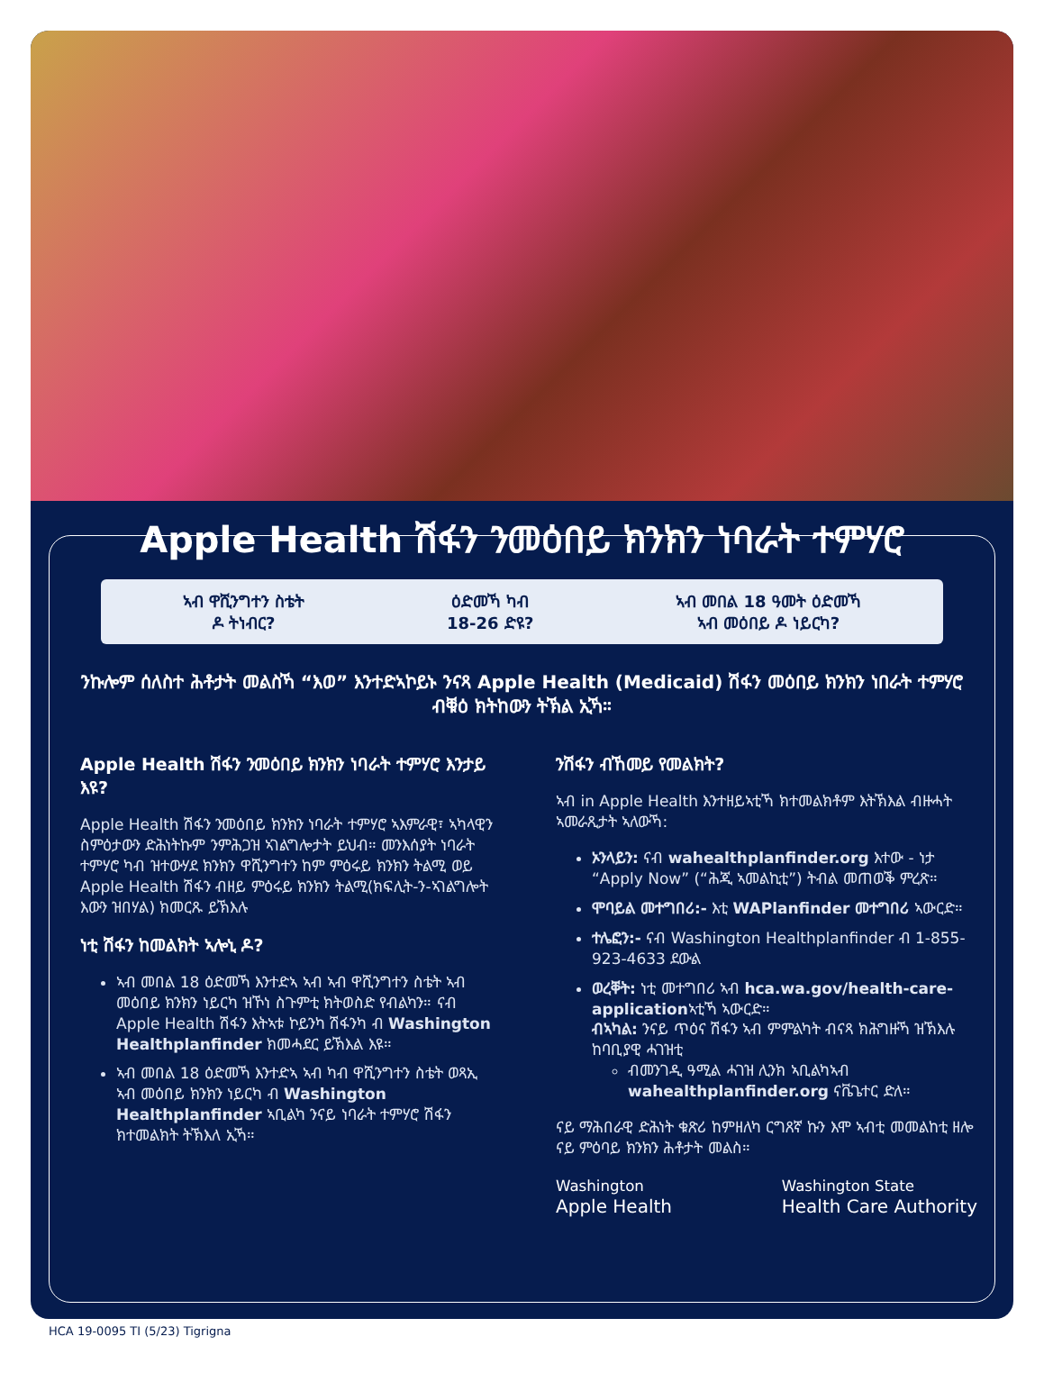Apple Health ሽፋን ንመዕበይ ክንክን ነባራት ተምሃሮ
ኣብ ዋሺንግተን ስቴት
ዶ ትነብር?
ዕድመኻ ካብ
18-26 ድዩ?
ኣብ መበል 18 ዓመት ዕድመኻ
ኣብ መዕበይ ዶ ነይርካ?
ንኩሎም ሰለስተ ሕቶታት መልስኻ “እወ” እንተድኣኮይኑ ንናጻ Apple Health (Medicaid) ሽፋን መዕበይ ክንክን ነበራት ተምሃሮ ብቑዕ ክትከውን ትኽል ኢኻ።
Apple Health ሽፋን ንመዕበይ ክንክን ነባራት ተምሃሮ እንታይ እዩ?
Apple Health ሽፋን ንመዕበይ ክንክን ነባራት ተምሃሮ ኣእምራዊ፣ ኣካላዊን ስምዕታውን ድሕነትኩም ንምሕጋዝ ኣገልግሎታት ይህብ። መንእሰያት ነባራት ተምሃሮ ካብ ዝተውሃደ ክንክን ዋሺንግተን ከም ምዕሩይ ክንክን ትልሚ ወይ Apple Health ሽፋን ብዘይ ምዕሩይ ክንክን ትልሚ(ክፍሊት-ን-ኣገልግሎት እውን ዝበሃል) ክመርጹ ይኽእሉ
ነቲ ሽፋን ከመልክት ኣሎኒ ዶ?
ኣብ መበል 18 ዕድመኻ እንተድኣ ኣብ ኣብ ዋሺንግተን ስቴት ኣብ መዕበይ ክንክን ነይርካ ዝኾነ ስጉምቲ ክትወስድ የብልካን። ናብ Apple Health ሽፋን እትኣቱ ኮይንካ ሽፋንካ ብ Washington Healthplanfinder ክመሓደር ይኽእል እዩ።
ኣብ መበል 18 ዕድመኻ እንተድኣ ኣብ ካብ ዋሺንግተን ስቴት ወጻኢ ኣብ መዕበይ ክንክን ነይርካ ብ Washington Healthplanfinder ኣቢልካ ንናይ ነባራት ተምሃሮ ሽፋን ክተመልክት ትኽእለ ኢኻ።
ንሽፋን ብኸመይ የመልክት?
ኣብ in Apple Health እንተዘይኣቲኻ ክተመልክቶም እትኽእል ብዙሓት ኣመራጺታት ኣለውኻ:
ኦንላይን: ናብ wahealthplanfinder.org እተው - ነታ “Apply Now” (“ሕጂ ኣመልኪቲ”) ትብል መጠወቕ ምረጽ።
ሞባይል መተግበሪ:- እቲ WAPlanfinder መተግበሪ ኣውርድ።
ተሌፎን:- ናብ Washington Healthplanfinder ብ 1-855-923-4633 ደውል
ወረቐት: ነቲ መተግበሪ ኣብ hca.wa.gov/health-care-applicationኣቲኻ ኣውርድ።
ብኣካል: ንናይ ጥዕና ሽፋን ኣብ ምምልካት ብናጻ ክሕግዙኻ ዝኽእሉ ከባቢያዊ ሓገዝቲ
ብመንገዲ ዓሚል ሓገዝ ሊንክ ኣቢልካኣብ wahealthplanfinder.org ናቬጌተር ድለ።
ናይ ማሕበራዊ ድሕነት ቁጽሪ ከምዘለካ ርግጸኛ ኩን እሞ ኣብቲ መመልከቲ ዘሎ ናይ ምዕባይ ክንክን ሕቶታት መልስ።
Washington
Apple Health
Washington State
Health Care Authority
HCA 19-0095 TI (5/23) Tigrigna